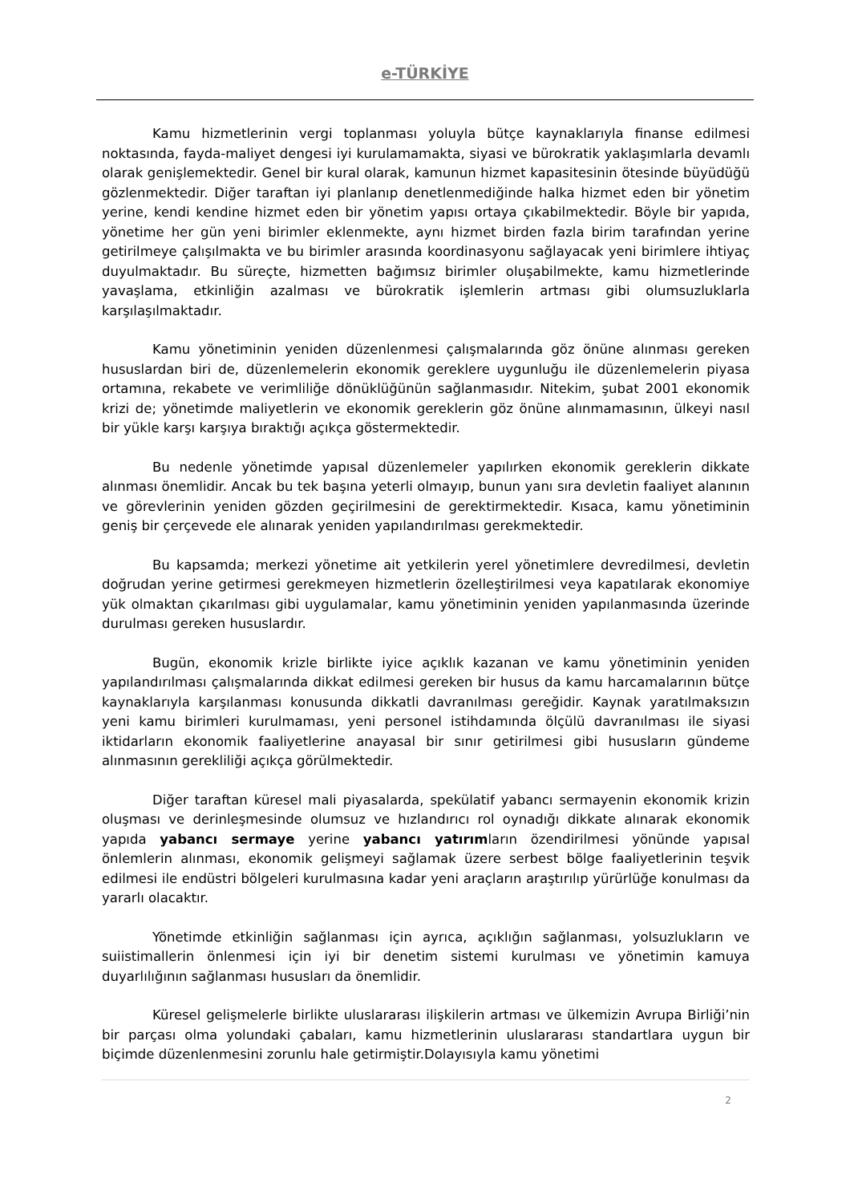e-TÜRKİYE
Kamu hizmetlerinin vergi toplanması yoluyla bütçe kaynaklarıyla finanse edilmesi noktasında, fayda-maliyet dengesi iyi kurulamamakta, siyasi ve bürokratik yaklaşımlarla devamlı olarak genişlemektedir. Genel bir kural olarak, kamunun hizmet kapasitesinin ötesinde büyüdüğü gözlenmektedir. Diğer taraftan iyi planlanıp denetlenmediğinde halka hizmet eden bir yönetim yerine, kendi kendine hizmet eden bir yönetim yapısı ortaya çıkabilmektedir. Böyle bir yapıda, yönetime her gün yeni birimler eklenmekte, aynı hizmet birden fazla birim tarafından yerine getirilmeye çalışılmakta ve bu birimler arasında koordinasyonu sağlayacak yeni birimlere ihtiyaç duyulmaktadır. Bu süreçte, hizmetten bağımsız birimler oluşabilmekte, kamu hizmetlerinde yavaşlama, etkinliğin azalması ve bürokratik işlemlerin artması gibi olumsuzluklarla karşılaşılmaktadır.
Kamu yönetiminin yeniden düzenlenmesi çalışmalarında göz önüne alınması gereken hususlardan biri de, düzenlemelerin ekonomik gereklere uygunluğu ile düzenlemelerin piyasa ortamına, rekabete ve verimliliğe dönüklüğünün sağlanmasıdır. Nitekim, şubat 2001 ekonomik krizi de; yönetimde maliyetlerin ve ekonomik gereklerin göz önüne alınmamasının, ülkeyi nasıl bir yükle karşı karşıya bıraktığı açıkça göstermektedir.
Bu nedenle yönetimde yapısal düzenlemeler yapılırken ekonomik gereklerin dikkate alınması önemlidir. Ancak bu tek başına yeterli olmayıp, bunun yanı sıra devletin faaliyet alanının ve görevlerinin yeniden gözden geçirilmesini de gerektirmektedir. Kısaca, kamu yönetiminin geniş bir çerçevede ele alınarak yeniden yapılandırılması gerekmektedir.
Bu kapsamda; merkezi yönetime ait yetkilerin yerel yönetimlere devredilmesi, devletin doğrudan yerine getirmesi gerekmeyen hizmetlerin özelleştirilmesi veya kapatılarak ekonomiye yük olmaktan çıkarılması gibi uygulamalar, kamu yönetiminin yeniden yapılanmasında üzerinde durulması gereken hususlardır.
Bugün, ekonomik krizle birlikte iyice açıklık kazanan ve kamu yönetiminin yeniden yapılandırılması çalışmalarında dikkat edilmesi gereken bir husus da kamu harcamalarının bütçe kaynaklarıyla karşılanması konusunda dikkatli davranılması gereğidir. Kaynak yaratılmaksızın yeni kamu birimleri kurulmaması, yeni personel istihdamında ölçülü davranılması ile siyasi iktidarların ekonomik faaliyetlerine anayasal bir sınır getirilmesi gibi hususların gündeme alınmasının gerekliliği açıkça görülmektedir.
Diğer taraftan küresel mali piyasalarda, spekülatif yabancı sermayenin ekonomik krizin oluşması ve derinleşmesinde olumsuz ve hızlandırıcı rol oynadığı dikkate alınarak ekonomik yapıda yabancı sermaye yerine yabancı yatırımların özendirilmesi yönünde yapısal önlemlerin alınması, ekonomik gelişmeyi sağlamak üzere serbest bölge faaliyetlerinin teşvik edilmesi ile endüstri bölgeleri kurulmasına kadar yeni araçların araştırılıp yürürlüğe konulması da yararlı olacaktır.
Yönetimde etkinliğin sağlanması için ayrıca, açıklığın sağlanması, yolsuzlukların ve suiistimallerin önlenmesi için iyi bir denetim sistemi kurulması ve yönetimin kamuya duyarlılığının sağlanması hususları da önemlidir.
Küresel gelişmelerle birlikte uluslararası ilişkilerin artması ve ülkemizin Avrupa Birliği’nin bir parçası olma yolundaki çabaları, kamu hizmetlerinin uluslararası standartlara uygun bir biçimde düzenlenmesini zorunlu hale getirmiştir.Dolayısıyla kamu yönetimi
2